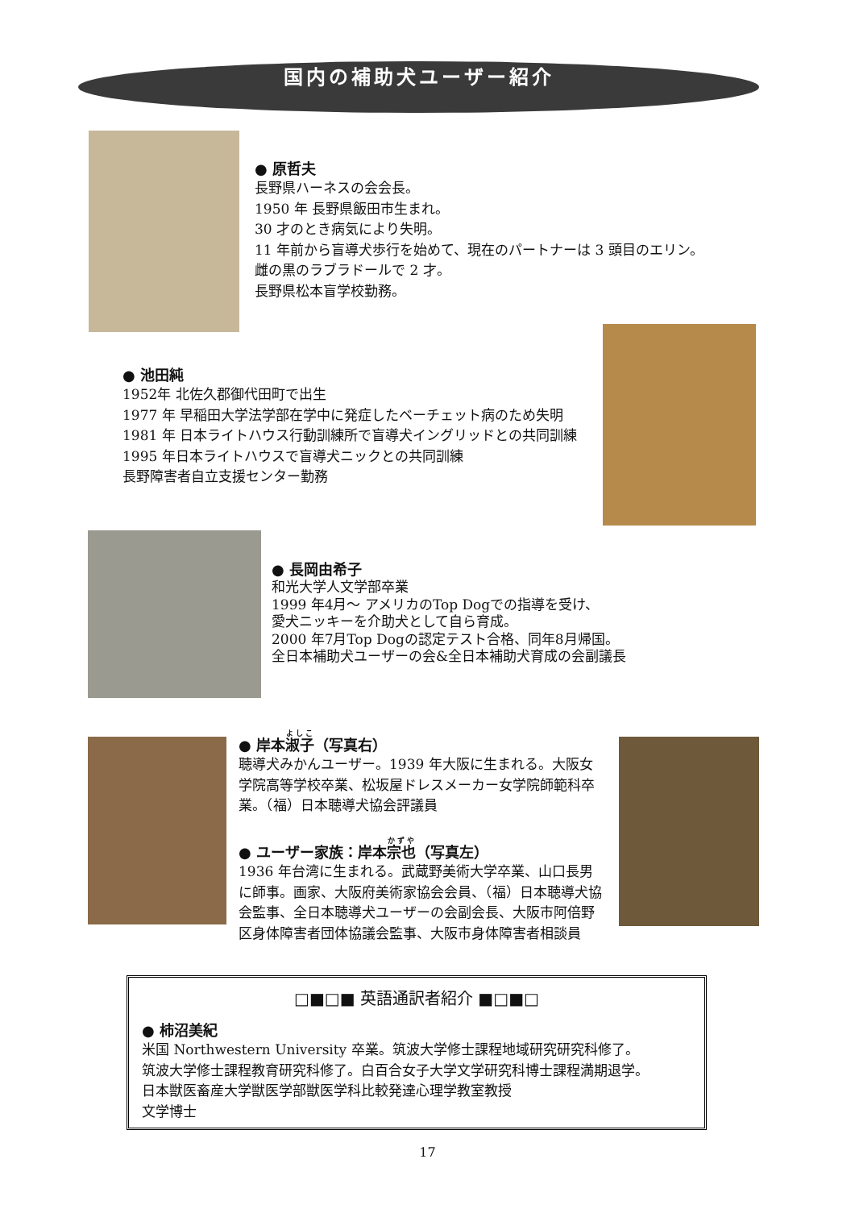国内の補助犬ユーザー紹介
● 原哲夫
長野県ハーネスの会会長。
1950 年 長野県飯田市生まれ。
30 才のとき病気により失明。
11 年前から盲導犬歩行を始めて、現在のパートナーは 3 頭目のエリン。
雌の黒のラブラドールで 2 才。
長野県松本盲学校勤務。
● 池田純
1952年 北佐久郡御代田町で出生
1977 年 早稲田大学法学部在学中に発症したベーチェット病のため失明
1981 年 日本ライトハウス行動訓練所で盲導犬イングリッドとの共同訓練
1995 年日本ライトハウスで盲導犬ニックとの共同訓練
長野障害者自立支援センター勤務
● 長岡由希子
和光大学人文学部卒業
1999 年4月～ アメリカのTop Dogでの指導を受け、
愛犬ニッキーを介助犬として自ら育成。
2000 年7月Top Dogの認定テスト合格、同年8月帰国。
全日本補助犬ユーザーの会&全日本補助犬育成の会副議長
● 岸本淑子（写真右）
聴導犬みかんユーザー。1939 年大阪に生まれる。大阪女学院高等学校卒業、松坂屋ドレスメーカー女学院師範科卒業。（福）日本聴導犬協会評議員
● ユーザー家族：岸本宗也（写真左）
1936 年台湾に生まれる。武蔵野美術大学卒業、山口長男に師事。画家、大阪府美術家協会会員、（福）日本聴導犬協会監事、全日本聴導犬ユーザーの会副会長、大阪市阿倍野区身体障害者団体協議会監事、大阪市身体障害者相談員
□■□■ 英語通訳者紹介 ■□■□
● 柿沼美紀
米国 Northwestern University 卒業。筑波大学修士課程地域研究研究科修了。
筑波大学修士課程教育研究科修了。白百合女子大学文学研究科博士課程満期退学。
日本獣医畜産大学獣医学部獣医学科比較発達心理学教室教授
文学博士
17